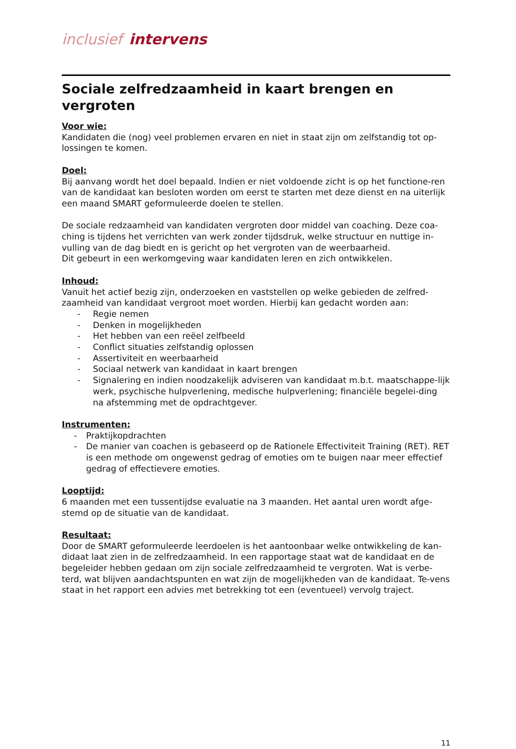inclusief intervens
Sociale zelfredzaamheid in kaart brengen en vergroten
Voor wie:
Kandidaten die (nog) veel problemen ervaren en niet in staat zijn om zelfstandig tot op-lossingen te komen.
Doel:
Bij aanvang wordt het doel bepaald. Indien er niet voldoende zicht is op het functione-ren van de kandidaat kan besloten worden om eerst te starten met deze dienst en na uiterlijk een maand SMART geformuleerde doelen te stellen.
De sociale redzaamheid van kandidaten vergroten door middel van coaching. Deze coa-ching is tijdens het verrichten van werk zonder tijdsdruk, welke structuur en nuttige in-vulling van de dag biedt en is gericht op het vergroten van de weerbaarheid.
Dit gebeurt in een werkomgeving waar kandidaten leren en zich ontwikkelen.
Inhoud:
Vanuit het actief bezig zijn, onderzoeken en vaststellen op welke gebieden de zelfred-zaamheid van kandidaat vergroot moet worden. Hierbij kan gedacht worden aan:
- Regie nemen
- Denken in mogelijkheden
- Het hebben van een reëel zelfbeeld
- Conflict situaties zelfstandig oplossen
- Assertiviteit en weerbaarheid
- Sociaal netwerk van kandidaat in kaart brengen
- Signalering en indien noodzakelijk adviseren van kandidaat m.b.t. maatschappe-lijk werk, psychische hulpverlening, medische hulpverlening; financiële begelei-ding na afstemming met de opdrachtgever.
Instrumenten:
- Praktijkopdrachten
- De manier van coachen is gebaseerd op de Rationele Effectiviteit Training (RET). RET is een methode om ongewenst gedrag of emoties om te buigen naar meer effectief gedrag of effectievere emoties.
Looptijd:
6 maanden met een tussentijdse evaluatie na 3 maanden. Het aantal uren wordt afge-stemd op de situatie van de kandidaat.
Resultaat:
Door de SMART geformuleerde leerdoelen is het aantoonbaar welke ontwikkeling de kan-didaat laat zien in de zelfredzaamheid. In een rapportage staat wat de kandidaat en de begeleider hebben gedaan om zijn sociale zelfredzaamheid te vergroten. Wat is verbe-terd, wat blijven aandachtspunten en wat zijn de mogelijkheden van de kandidaat. Te-vens staat in het rapport een advies met betrekking tot een (eventueel) vervolg traject.
11